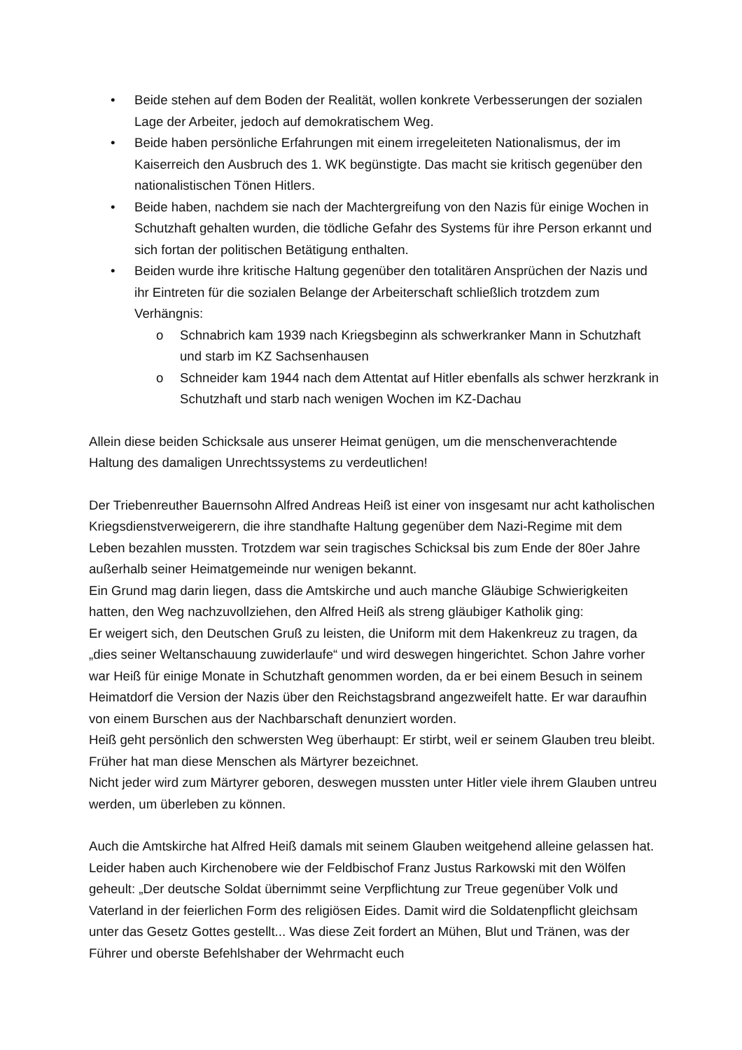• Beide stehen auf dem Boden der Realität, wollen konkrete Verbesserungen der sozialen Lage der Arbeiter, jedoch auf demokratischem Weg.
• Beide haben persönliche Erfahrungen mit einem irregeleiteten Nationalismus, der im Kaiserreich den Ausbruch des 1. WK begünstigte. Das macht sie kritisch gegenüber den nationalistischen Tönen Hitlers.
• Beide haben, nachdem sie nach der Machtergreifung von den Nazis für einige Wochen in Schutzhaft gehalten wurden, die tödliche Gefahr des Systems für ihre Person erkannt und sich fortan der politischen Betätigung enthalten.
• Beiden wurde ihre kritische Haltung gegenüber den totalitären Ansprüchen der Nazis und ihr Eintreten für die sozialen Belange der Arbeiterschaft schließlich trotzdem zum Verhängnis:
o Schnabrich kam 1939 nach Kriegsbeginn als schwerkranker Mann in Schutzhaft und starb im KZ Sachsenhausen
o Schneider kam 1944 nach dem Attentat auf Hitler ebenfalls als schwer herzkrank in Schutzhaft und starb nach wenigen Wochen im KZ-Dachau
Allein diese beiden Schicksale aus unserer Heimat genügen, um die menschenverachtende Haltung des damaligen Unrechtssystems zu verdeutlichen!
Der Triebenreuther Bauernsohn Alfred Andreas Heiß ist einer von insgesamt nur acht katholischen Kriegsdienstverweigerern, die ihre standhafte Haltung gegenüber dem Nazi-Regime mit dem Leben bezahlen mussten. Trotzdem war sein tragisches Schicksal bis zum Ende der 80er Jahre außerhalb seiner Heimatgemeinde nur wenigen bekannt.
Ein Grund mag darin liegen, dass die Amtskirche und auch manche Gläubige Schwierigkeiten hatten, den Weg nachzuvollziehen, den Alfred Heiß als streng gläubiger Katholik ging:
Er weigert sich, den Deutschen Gruß zu leisten, die Uniform mit dem Hakenkreuz zu tragen, da „dies seiner Weltanschauung zuwiderlaufe“ und wird deswegen hingerichtet. Schon Jahre vorher war Heiß für einige Monate in Schutzhaft genommen worden, da er bei einem Besuch in seinem Heimatdorf die Version der Nazis über den Reichstagsbrand angezweifelt hatte. Er war daraufhin von einem Burschen aus der Nachbarschaft denunziert worden.
Heiß geht persönlich den schwersten Weg überhaupt: Er stirbt, weil er seinem Glauben treu bleibt. Früher hat man diese Menschen als Märtyrer bezeichnet.
Nicht jeder wird zum Märtyrer geboren, deswegen mussten unter Hitler viele ihrem Glauben untreu werden, um überleben zu können.
Auch die Amtskirche hat Alfred Heiß damals mit seinem Glauben weitgehend alleine gelassen hat. Leider haben auch Kirchenobere wie der Feldbischof Franz Justus Rarkowski mit den Wölfen geheult: „Der deutsche Soldat übernimmt seine Verpflichtung zur Treue gegenüber Volk und Vaterland in der feierlichen Form des religiösen Eides. Damit wird die Soldatenpflicht gleichsam unter das Gesetz Gottes gestellt... Was diese Zeit fordert an Mühen, Blut und Tränen, was der Führer und oberste Befehlshaber der Wehrmacht euch